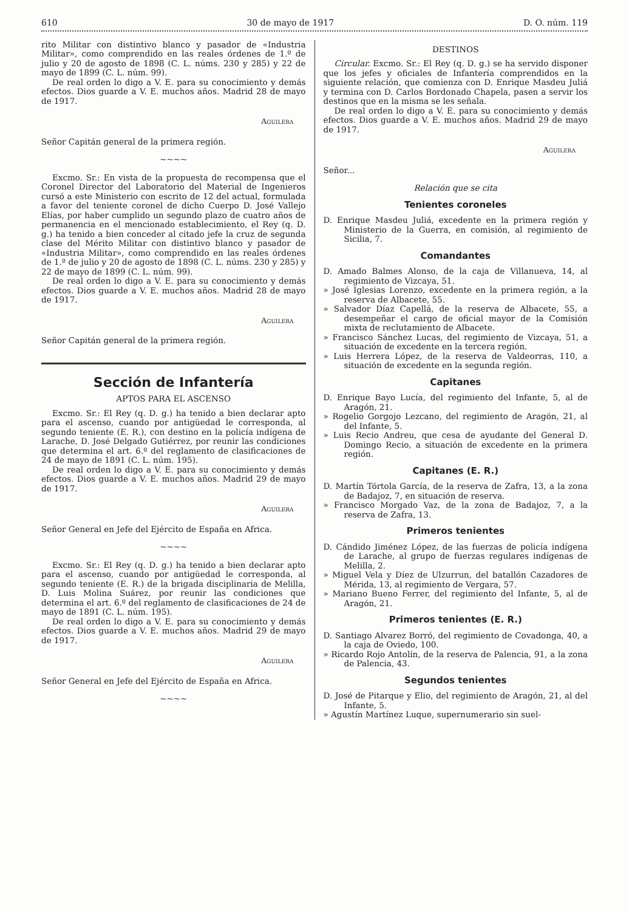610 30 de mayo de 1917 D. O. núm. 119
rito Militar con distintivo blanco y pasador de «Industria Militar», como comprendido en las reales órdenes de 1.º de julio y 20 de agosto de 1898 (C. L. núms. 230 y 285) y 22 de mayo de 1899 (C. L. núm. 99).
De real orden lo digo a V. E. para su conocimiento y demás efectos. Dios guarde a V. E. muchos años. Madrid 28 de mayo de 1917.
Aguilera
Señor Capitán general de la primera región.
~~~~
Excmo. Sr.: En vista de la propuesta de recompensa que el Coronel Director del Laboratorio del Material de Ingenieros cursó a este Ministerio con escrito de 12 del actual, formulada a favor del teniente coronel de dicho Cuerpo D. José Vallejo Elías, por haber cumplido un segundo plazo de cuatro años de permanencia en el mencionado establecimiento, el Rey (q. D. g.) ha tenido a bien conceder al citado jefe la cruz de segunda clase del Mérito Militar con distintivo blanco y pasador de «Industria Militar», como comprendido en las reales órdenes de 1.º de julio y 20 de agosto de 1898 (C. L. núms. 230 y 285) y 22 de mayo de 1899 (C. L. núm. 99).
De real orden lo digo a V. E. para su conocimiento y demás efectos. Dios guarde a V. E. muchos años. Madrid 28 de mayo de 1917.
Aguilera
Señor Capitán general de la primera región.
Sección de Infantería
APTOS PARA EL ASCENSO
Excmo. Sr.: El Rey (q. D. g.) ha tenido a bien declarar apto para el ascenso, cuando por antigüedad le corresponda, al segundo teniente (E. R.), con destino en la policía indígena de Larache, D. José Delgado Gutiérrez, por reunir las condiciones que determina el art. 6.º del reglamento de clasificaciones de 24 de mayo de 1891 (C. L. núm. 195).
De real orden lo digo a V. E. para su conocimiento y demás efectos. Dios guarde a V. E. muchos años. Madrid 29 de mayo de 1917.
Aguilera
Señor General en Jefe del Ejército de España en Africa.
~~~~
Excmo. Sr.: El Rey (q. D. g.) ha tenido a bien declarar apto para el ascenso, cuando por antigüedad le corresponda, al segundo teniente (E. R.) de la brigada disciplinaria de Melilla, D. Luis Molina Suárez, por reunir las condiciones que determina el art. 6.º del reglamento de clasificaciones de 24 de mayo de 1891 (C. L. núm. 195).
De real orden lo digo a V. E. para su conocimiento y demás efectos. Dios guarde a V. E. muchos años. Madrid 29 de mayo de 1917.
Aguilera
Señor General en Jefe del Ejército de España en Africa.
~~~~
DESTINOS
Circular. Excmo. Sr.: El Rey (q. D. g.) se ha servido disponer que los jefes y oficiales de Infantería comprendidos en la siguiente relación, que comienza con D. Enrique Masdeu Juliá y termina con D. Carlos Bordonado Chapela, pasen a servir los destinos que en la misma se les señala.
De real orden lo digo a V. E. para su conocimiento y demás efectos. Dios guarde a V. E. muchos años. Madrid 29 de mayo de 1917.
Aguilera
Señor...
Relación que se cita
Tenientes coroneles
D. Enrique Masdeu Juliá, excedente en la primera región y Ministerio de la Guerra, en comisión, al regimiento de Sicilia, 7.
Comandantes
D. Amado Balmes Alonso, de la caja de Villanueva, 14, al regimiento de Vizcaya, 51.
» José Iglesias Lorenzo, excedente en la primera región, a la reserva de Albacete, 55.
» Salvador Díaz Capellá, de la reserva de Albacete, 55, a desempeñar el cargo de oficial mayor de la Comisión mixta de reclutamiento de Albacete.
» Francisco Sánchez Lucas, del regimiento de Vizcaya, 51, a situación de excedente en la tercera región.
» Luis Herrera López, de la reserva de Valdeorras, 110, a situación de excedente en la segunda región.
Capitanes
D. Enrique Bayo Lucía, del regimiento del Infante, 5, al de Aragón, 21.
» Rogelio Gorgojo Lezcano, del regimiento de Aragón, 21, al del Infante, 5.
» Luis Recio Andreu, que cesa de ayudante del General D. Domingo Recio, a situación de excedente en la primera región.
Capitanes (E. R.)
D. Martín Tórtola García, de la reserva de Zafra, 13, a la zona de Badajoz, 7, en situación de reserva.
» Francisco Morgado Vaz, de la zona de Badajoz, 7, a la reserva de Zafra, 13.
Primeros tenientes
D. Cándido Jiménez López, de las fuerzas de policía indígena de Larache, al grupo de fuerzas regulares indígenas de Melilla, 2.
» Miguel Vela y Díez de Ulzurrun, del batallón Cazadores de Mérida, 13, al regimiento de Vergara, 57.
» Mariano Bueno Ferrer, del regimiento del Infante, 5, al de Aragón, 21.
Primeros tenientes (E. R.)
D. Santiago Alvarez Borró, del regimiento de Covadonga, 40, a la caja de Oviedo, 100.
» Ricardo Rojo Antolín, de la reserva de Palencia, 91, a la zona de Palencia, 43.
Segundos tenientes
D. José de Pitarque y Elio, del regimiento de Aragón, 21, al del Infante, 5.
» Agustín Martínez Luque, supernumerario sin suel-